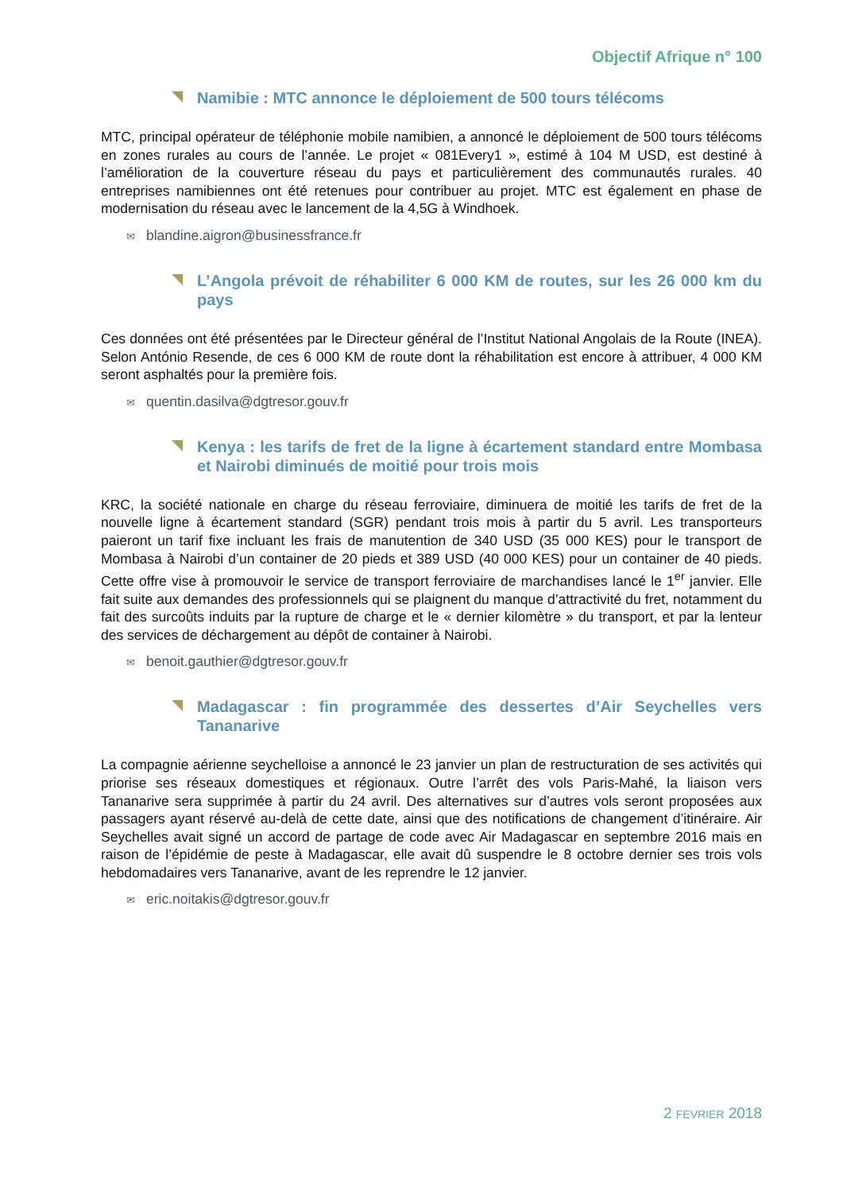Objectif Afrique n° 100
Namibie : MTC annonce le déploiement de 500 tours télécoms
MTC, principal opérateur de téléphonie mobile namibien, a annoncé le déploiement de 500 tours télécoms en zones rurales au cours de l’année. Le projet « 081Every1 », estimé à 104 M USD, est destiné à l’amélioration de la couverture réseau du pays et particulièrement des communautés rurales. 40 entreprises namibiennes ont été retenues pour contribuer au projet. MTC est également en phase de modernisation du réseau avec le lancement de la 4,5G à Windhoek.
✉ blandine.aigron@businessfrance.fr
L’Angola prévoit de réhabiliter 6 000 KM de routes, sur les 26 000 km du pays
Ces données ont été présentées par le Directeur général de l’Institut National Angolais de la Route (INEA). Selon António Resende, de ces 6 000 KM de route dont la réhabilitation est encore à attribuer, 4 000 KM seront asphaltés pour la première fois.
✉ quentin.dasilva@dgtresor.gouv.fr
Kenya : les tarifs de fret de la ligne à écartement standard entre Mombasa et Nairobi diminués de moitié pour trois mois
KRC, la société nationale en charge du réseau ferroviaire, diminuera de moitié les tarifs de fret de la nouvelle ligne à écartement standard (SGR) pendant trois mois à partir du 5 avril. Les transporteurs paieront un tarif fixe incluant les frais de manutention de 340 USD (35 000 KES) pour le transport de Mombasa à Nairobi d’un container de 20 pieds et 389 USD (40 000 KES) pour un container de 40 pieds. Cette offre vise à promouvoir le service de transport ferroviaire de marchandises lancé le 1<sup>er</sup> janvier. Elle fait suite aux demandes des professionnels qui se plaignent du manque d’attractivité du fret, notamment du fait des surcoûts induits par la rupture de charge et le « dernier kilomètre » du transport, et par la lenteur des services de déchargement au dépôt de container à Nairobi.
✉ benoit.gauthier@dgtresor.gouv.fr
Madagascar : fin programmée des dessertes d’Air Seychelles vers Tananarive
La compagnie aérienne seychelloise a annoncé le 23 janvier un plan de restructuration de ses activités qui priorise ses réseaux domestiques et régionaux. Outre l’arrêt des vols Paris-Mahé, la liaison vers Tananarive sera supprimée à partir du 24 avril. Des alternatives sur d’autres vols seront proposées aux passagers ayant réservé au-delà de cette date, ainsi que des notifications de changement d’itinéraire. Air Seychelles avait signé un accord de partage de code avec Air Madagascar en septembre 2016 mais en raison de l’épidémie de peste à Madagascar, elle avait dû suspendre le 8 octobre dernier ses trois vols hebdomadaires vers Tananarive, avant de les reprendre le 12 janvier.
✉ eric.noitakis@dgtresor.gouv.fr
2 FEVRIER 2018